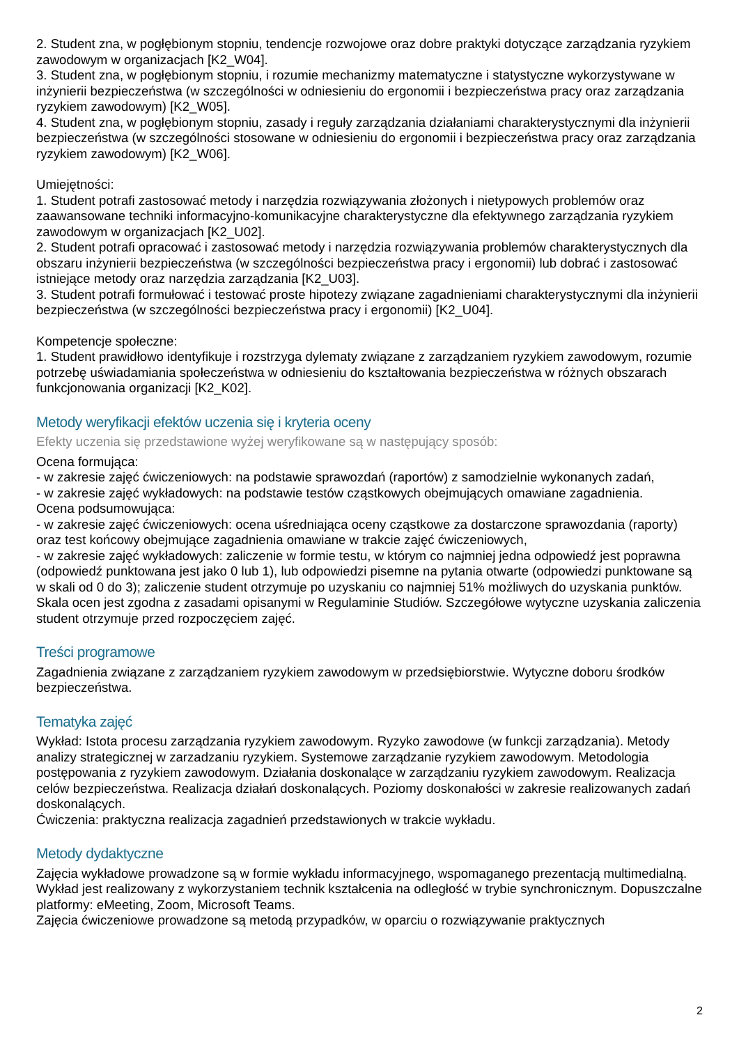2. Student zna, w pogłębionym stopniu, tendencje rozwojowe oraz dobre praktyki dotyczące zarządzania ryzykiem zawodowym w organizacjach [K2_W04].
3. Student zna, w pogłębionym stopniu, i rozumie mechanizmy matematyczne i statystyczne wykorzystywane w inżynierii bezpieczeństwa (w szczególności w odniesieniu do ergonomii i bezpieczeństwa pracy oraz zarządzania ryzykiem zawodowym) [K2_W05].
4. Student zna, w pogłębionym stopniu, zasady i reguły zarządzania działaniami charakterystycznymi dla inżynierii bezpieczeństwa (w szczególności stosowane w odniesieniu do ergonomii i bezpieczeństwa pracy oraz zarządzania ryzykiem zawodowym) [K2_W06].
Umiejętności:
1. Student potrafi zastosować metody i narzędzia rozwiązywania złożonych i nietypowych problemów oraz zaawansowane techniki informacyjno-komunikacyjne charakterystyczne dla efektywnego zarządzania ryzykiem zawodowym w organizacjach [K2_U02].
2. Student potrafi opracować i zastosować metody i narzędzia rozwiązywania problemów charakterystycznych dla obszaru inżynierii bezpieczeństwa (w szczególności bezpieczeństwa pracy i ergonomii) lub dobrać i zastosować istniejące metody oraz narzędzia zarządzania [K2_U03].
3. Student potrafi formułować i testować proste hipotezy związane zagadnieniami charakterystycznymi dla inżynierii bezpieczeństwa (w szczególności bezpieczeństwa pracy i ergonomii) [K2_U04].
Kompetencje społeczne:
1. Student prawidłowo identyfikuje i rozstrzyga dylematy związane z zarządzaniem ryzykiem zawodowym, rozumie potrzebę uświadamiania społeczeństwa w odniesieniu do kształtowania bezpieczeństwa w różnych obszarach funkcjonowania organizacji [K2_K02].
Metody weryfikacji efektów uczenia się i kryteria oceny
Efekty uczenia się przedstawione wyżej weryfikowane są w następujący sposób:
Ocena formująca:
- w zakresie zajęć ćwiczeniowych: na podstawie sprawozdań (raportów) z samodzielnie wykonanych zadań,
- w zakresie zajęć wykładowych: na podstawie testów cząstkowych obejmujących omawiane zagadnienia.
Ocena podsumowująca:
- w zakresie zajęć ćwiczeniowych: ocena uśredniająca oceny cząstkowe za dostarczone sprawozdania (raporty) oraz test końcowy obejmujące zagadnienia omawiane w trakcie zajęć ćwiczeniowych,
- w zakresie zajęć wykładowych: zaliczenie w formie testu, w którym co najmniej jedna odpowiedź jest poprawna (odpowiedź punktowana jest jako 0 lub 1), lub odpowiedzi pisemne na pytania otwarte (odpowiedzi punktowane są w skali od 0 do 3); zaliczenie student otrzymuje po uzyskaniu co najmniej 51% możliwych do uzyskania punktów. Skala ocen jest zgodna z zasadami opisanymi w Regulaminie Studiów. Szczegółowe wytyczne uzyskania zaliczenia student otrzymuje przed rozpoczęciem zajęć.
Treści programowe
Zagadnienia związane z zarządzaniem ryzykiem zawodowym w przedsiębiorstwie. Wytyczne doboru środków bezpieczeństwa.
Tematyka zajęć
Wykład: Istota procesu zarządzania ryzykiem zawodowym. Ryzyko zawodowe (w funkcji zarządzania). Metody analizy strategicznej w zarzadzaniu ryzykiem. Systemowe zarządzanie ryzykiem zawodowym. Metodologia postępowania z ryzykiem zawodowym. Działania doskonalące w zarządzaniu ryzykiem zawodowym. Realizacja celów bezpieczeństwa. Realizacja działań doskonalących. Poziomy doskonałości w zakresie realizowanych zadań doskonalących.
Ćwiczenia: praktyczna realizacja zagadnień przedstawionych w trakcie wykładu.
Metody dydaktyczne
Zajęcia wykładowe prowadzone są w formie wykładu informacyjnego, wspomaganego prezentacją multimedialną.
Wykład jest realizowany z wykorzystaniem technik kształcenia na odległość w trybie synchronicznym. Dopuszczalne platformy: eMeeting, Zoom, Microsoft Teams.
Zajęcia ćwiczeniowe prowadzone są metodą przypadków, w oparciu o rozwiązywanie praktycznych
2